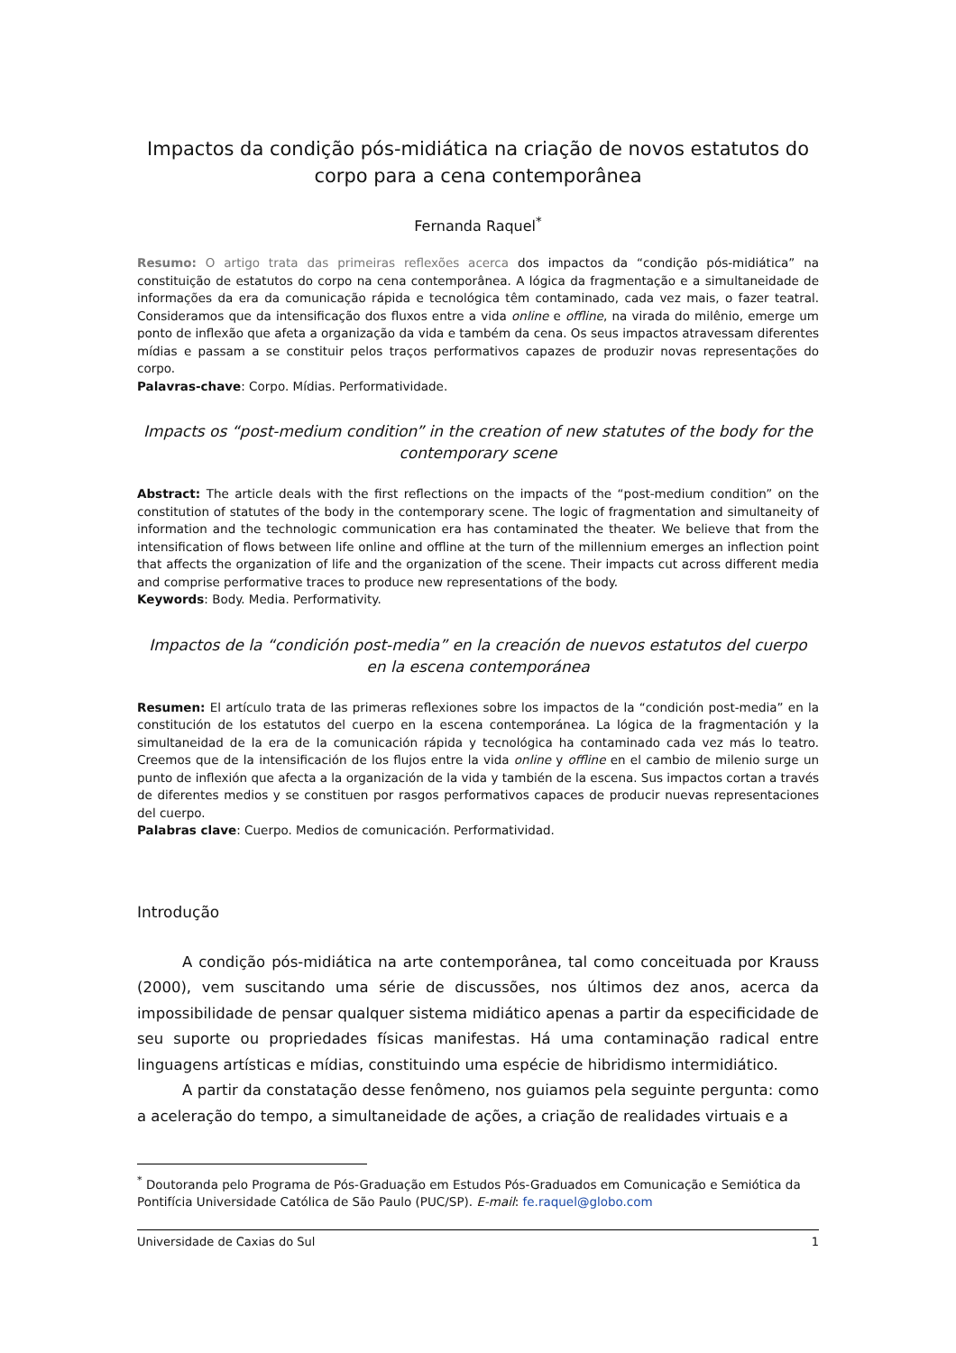Impactos da condição pós-midiática na criação de novos estatutos do corpo para a cena contemporânea
Fernanda Raquel<sup>*</sup>
Resumo: O artigo trata das primeiras reflexões acerca dos impactos da “condição pós-midiática” na constituição de estatutos do corpo na cena contemporânea. A lógica da fragmentação e a simultaneidade de informações da era da comunicação rápida e tecnológica têm contaminado, cada vez mais, o fazer teatral. Consideramos que da intensificação dos fluxos entre a vida online e offline, na virada do milênio, emerge um ponto de inflexão que afeta a organização da vida e também da cena. Os seus impactos atravessam diferentes mídias e passam a se constituir pelos traços performativos capazes de produzir novas representações do corpo.
Palavras-chave: Corpo. Mídias. Performatividade.
Impacts os “post-medium condition” in the creation of new statutes of the body for the contemporary scene
Abstract: The article deals with the first reflections on the impacts of the “post-medium condition” on the constitution of statutes of the body in the contemporary scene. The logic of fragmentation and simultaneity of information and the technologic communication era has contaminated the theater. We believe that from the intensification of flows between life online and offline at the turn of the millennium emerges an inflection point that affects the organization of life and the organization of the scene. Their impacts cut across different media and comprise performative traces to produce new representations of the body.
Keywords: Body. Media. Performativity.
Impactos de la “condición post-media” en la creación de nuevos estatutos del cuerpo en la escena contemporánea
Resumen: El artículo trata de las primeras reflexiones sobre los impactos de la “condición post-media” en la constitución de los estatutos del cuerpo en la escena contemporánea. La lógica de la fragmentación y la simultaneidad de la era de la comunicación rápida y tecnológica ha contaminado cada vez más lo teatro. Creemos que de la intensificación de los flujos entre la vida online y offline en el cambio de milenio surge un punto de inflexión que afecta a la organización de la vida y también de la escena. Sus impactos cortan a través de diferentes medios y se constituen por rasgos performativos capaces de producir nuevas representaciones del cuerpo.
Palabras clave: Cuerpo. Medios de comunicación. Performatividad.
Introdução
A condição pós-midiática na arte contemporânea, tal como conceituada por Krauss (2000), vem suscitando uma série de discussões, nos últimos dez anos, acerca da impossibilidade de pensar qualquer sistema midiático apenas a partir da especificidade de seu suporte ou propriedades físicas manifestas. Há uma contaminação radical entre linguagens artísticas e mídias, constituindo uma espécie de hibridismo intermidiático.
A partir da constatação desse fenômeno, nos guiamos pela seguinte pergunta: como a aceleração do tempo, a simultaneidade de ações, a criação de realidades virtuais e a
<sup>*</sup> Doutoranda pelo Programa de Pós-Graduação em Estudos Pós-Graduados em Comunicação e Semiótica da Pontifícia Universidade Católica de São Paulo (PUC/SP). E-mail: fe.raquel@globo.com
Universidade de Caxias do Sul 1